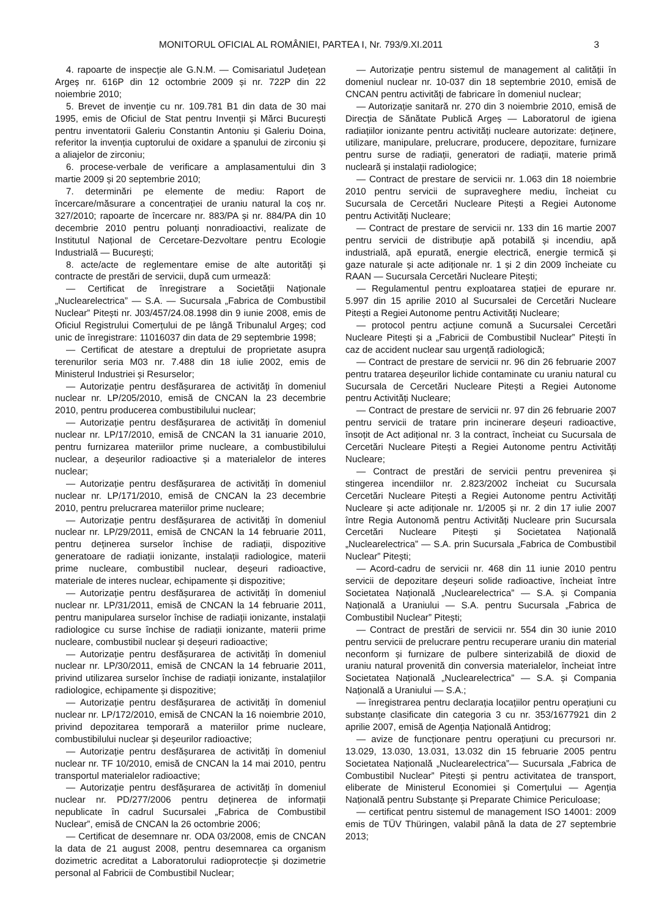MONITORUL OFICIAL AL ROMÂNIEI, PARTEA I, Nr. 793/9.XI.2011 3
4. rapoarte de inspecție ale G.N.M. — Comisariatul Județean Argeș nr. 616P din 12 octombrie 2009 și nr. 722P din 22 noiembrie 2010;
5. Brevet de invenție cu nr. 109.781 B1 din data de 30 mai 1995, emis de Oficiul de Stat pentru Invenții și Mărci București pentru inventatorii Galeriu Constantin Antoniu și Galeriu Doina, referitor la invenția cuptorului de oxidare a șpanului de zirconiu și a aliajelor de zirconiu;
6. procese-verbale de verificare a amplasamentului din 3 martie 2009 și 20 septembrie 2010;
7. determinări pe elemente de mediu: Raport de încercare/măsurare a concentrației de uraniu natural la coș nr. 327/2010; rapoarte de încercare nr. 883/PA și nr. 884/PA din 10 decembrie 2010 pentru poluanți nonradioactivi, realizate de Institutul Național de Cercetare-Dezvoltare pentru Ecologie Industrială — București;
8. acte/acte de reglementare emise de alte autorități și contracte de prestări de servicii, după cum urmează:
— Certificat de înregistrare a Societății Naționale „Nuclearelectrica” — S.A. — Sucursala „Fabrica de Combustibil Nuclear” Pitești nr. J03/457/24.08.1998 din 9 iunie 2008, emis de Oficiul Registrului Comerțului de pe lângă Tribunalul Argeș; cod unic de înregistrare: 11016037 din data de 29 septembrie 1998;
— Certificat de atestare a dreptului de proprietate asupra terenurilor seria M03 nr. 7.488 din 18 iulie 2002, emis de Ministerul Industriei și Resurselor;
— Autorizație pentru desfășurarea de activități în domeniul nuclear nr. LP/205/2010, emisă de CNCAN la 23 decembrie 2010, pentru producerea combustibilului nuclear;
— Autorizație pentru desfășurarea de activități în domeniul nuclear nr. LP/17/2010, emisă de CNCAN la 31 ianuarie 2010, pentru furnizarea materiilor prime nucleare, a combustibilului nuclear, a deșeurilor radioactive și a materialelor de interes nuclear;
— Autorizație pentru desfășurarea de activități în domeniul nuclear nr. LP/171/2010, emisă de CNCAN la 23 decembrie 2010, pentru prelucrarea materiilor prime nucleare;
— Autorizație pentru desfășurarea de activități în domeniul nuclear nr. LP/29/2011, emisă de CNCAN la 14 februarie 2011, pentru deținerea surselor închise de radiații, dispozitive generatoare de radiații ionizante, instalații radiologice, materii prime nucleare, combustibil nuclear, deșeuri radioactive, materiale de interes nuclear, echipamente și dispozitive;
— Autorizație pentru desfășurarea de activități în domeniul nuclear nr. LP/31/2011, emisă de CNCAN la 14 februarie 2011, pentru manipularea surselor închise de radiații ionizante, instalații radiologice cu surse închise de radiații ionizante, materii prime nucleare, combustibil nuclear și deșeuri radioactive;
— Autorizație pentru desfășurarea de activități în domeniul nuclear nr. LP/30/2011, emisă de CNCAN la 14 februarie 2011, privind utilizarea surselor închise de radiații ionizante, instalațiilor radiologice, echipamente și dispozitive;
— Autorizație pentru desfășurarea de activități în domeniul nuclear nr. LP/172/2010, emisă de CNCAN la 16 noiembrie 2010, privind depozitarea temporară a materiilor prime nucleare, combustibilului nuclear și deșeurilor radioactive;
— Autorizație pentru desfășurarea de activități în domeniul nuclear nr. TF 10/2010, emisă de CNCAN la 14 mai 2010, pentru transportul materialelor radioactive;
— Autorizație pentru desfășurarea de activități în domeniul nuclear nr. PD/277/2006 pentru deținerea de informații nepublicate în cadrul Sucursalei „Fabrica de Combustibil Nuclear”, emisă de CNCAN la 26 octombrie 2006;
— Certificat de desemnare nr. ODA 03/2008, emis de CNCAN la data de 21 august 2008, pentru desemnarea ca organism dozimetric acreditat a Laboratorului radioprotecție și dozimetrie personal al Fabricii de Combustibil Nuclear;
— Autorizație pentru sistemul de management al calității în domeniul nuclear nr. 10-037 din 18 septembrie 2010, emisă de CNCAN pentru activități de fabricare în domeniul nuclear;
— Autorizație sanitară nr. 270 din 3 noiembrie 2010, emisă de Direcția de Sănătate Publică Argeș — Laboratorul de igiena radiațiilor ionizante pentru activități nucleare autorizate: deținere, utilizare, manipulare, prelucrare, producere, depozitare, furnizare pentru surse de radiații, generatori de radiații, materie primă nucleară și instalații radiologice;
— Contract de prestare de servicii nr. 1.063 din 18 noiembrie 2010 pentru servicii de supraveghere mediu, încheiat cu Sucursala de Cercetări Nucleare Pitești a Regiei Autonome pentru Activități Nucleare;
— Contract de prestare de servicii nr. 133 din 16 martie 2007 pentru servicii de distribuție apă potabilă și incendiu, apă industrială, apă epurată, energie electrică, energie termică și gaze naturale și acte adiționale nr. 1 și 2 din 2009 încheiate cu RAAN — Sucursala Cercetări Nucleare Pitești;
— Regulamentul pentru exploatarea stației de epurare nr. 5.997 din 15 aprilie 2010 al Sucursalei de Cercetări Nucleare Pitești a Regiei Autonome pentru Activități Nucleare;
— protocol pentru acțiune comună a Sucursalei Cercetări Nucleare Pitești și a „Fabricii de Combustibil Nuclear” Pitești în caz de accident nuclear sau urgență radiologică;
— Contract de prestare de servicii nr. 96 din 26 februarie 2007 pentru tratarea deșeurilor lichide contaminate cu uraniu natural cu Sucursala de Cercetări Nucleare Pitești a Regiei Autonome pentru Activități Nucleare;
— Contract de prestare de servicii nr. 97 din 26 februarie 2007 pentru servicii de tratare prin incinerare deșeuri radioactive, însoțit de Act adițional nr. 3 la contract, încheiat cu Sucursala de Cercetări Nucleare Pitești a Regiei Autonome pentru Activități Nucleare;
— Contract de prestări de servicii pentru prevenirea și stingerea incendiilor nr. 2.823/2002 încheiat cu Sucursala Cercetări Nucleare Pitești a Regiei Autonome pentru Activități Nucleare și acte adiționale nr. 1/2005 și nr. 2 din 17 iulie 2007 între Regia Autonomă pentru Activități Nucleare prin Sucursala Cercetări Nucleare Pitești și Societatea Națională „Nuclearelectrica” — S.A. prin Sucursala „Fabrica de Combustibil Nuclear” Pitești;
— Acord-cadru de servicii nr. 468 din 11 iunie 2010 pentru servicii de depozitare deșeuri solide radioactive, încheiat între Societatea Națională „Nuclearelectrica” — S.A. și Compania Națională a Uraniului — S.A. pentru Sucursala „Fabrica de Combustibil Nuclear” Pitești;
— Contract de prestări de servicii nr. 554 din 30 iunie 2010 pentru servicii de prelucrare pentru recuperare uraniu din material neconform și furnizare de pulbere sinterizabilă de dioxid de uraniu natural provenită din conversia materialelor, încheiat între Societatea Națională „Nuclearelectrica” — S.A. și Compania Națională a Uraniului — S.A.;
— înregistrarea pentru declarația locațiilor pentru operațiuni cu substanțe clasificate din categoria 3 cu nr. 353/1677921 din 2 aprilie 2007, emisă de Agenția Națională Antidrog;
— avize de funcționare pentru operațiuni cu precursori nr. 13.029, 13.030, 13.031, 13.032 din 15 februarie 2005 pentru Societatea Națională „Nuclearelectrica”— Sucursala „Fabrica de Combustibil Nuclear” Pitești și pentru activitatea de transport, eliberate de Ministerul Economiei și Comerțului — Agenția Națională pentru Substanțe și Preparate Chimice Periculoase;
— certificat pentru sistemul de management ISO 14001: 2009 emis de TÜV Thüringen, valabil până la data de 27 septembrie 2013;